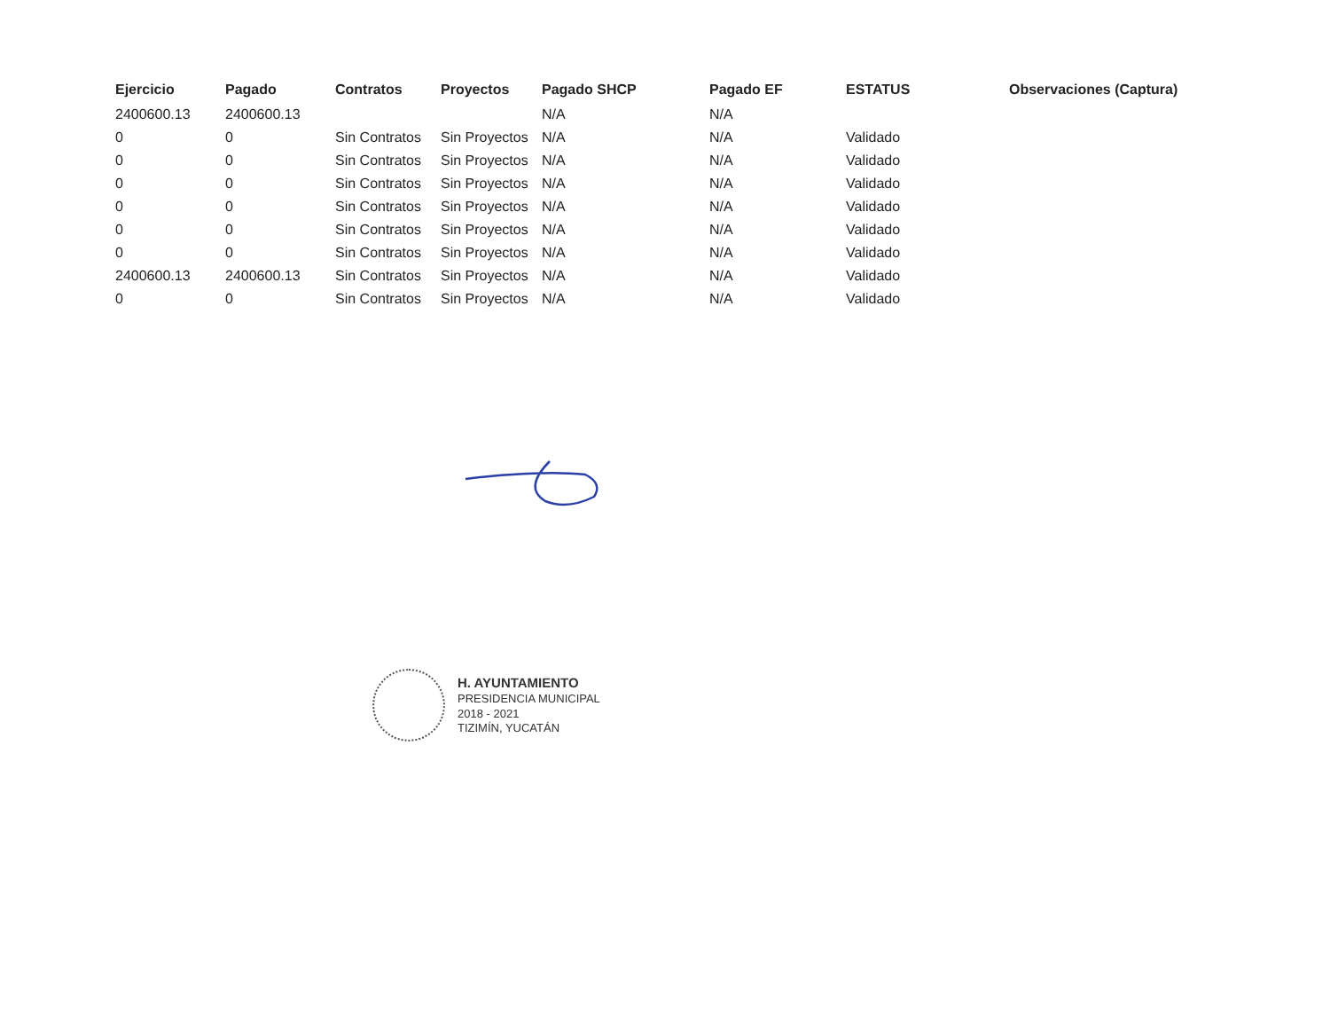| Ejercicio | Pagado | Contratos | Proyectos | Pagado SHCP | Pagado EF | ESTATUS | Observaciones (Captura) |
| --- | --- | --- | --- | --- | --- | --- | --- |
| 2400600.13 | 2400600.13 | | | N/A | N/A | | |
| 0 | 0 | Sin Contratos | Sin Proyectos | N/A | N/A | Validado | |
| 0 | 0 | Sin Contratos | Sin Proyectos | N/A | N/A | Validado | |
| 0 | 0 | Sin Contratos | Sin Proyectos | N/A | N/A | Validado | |
| 0 | 0 | Sin Contratos | Sin Proyectos | N/A | N/A | Validado | |
| 0 | 0 | Sin Contratos | Sin Proyectos | N/A | N/A | Validado | |
| 0 | 0 | Sin Contratos | Sin Proyectos | N/A | N/A | Validado | |
| 2400600.13 | 2400600.13 | Sin Contratos | Sin Proyectos | N/A | N/A | Validado | |
| 0 | 0 | Sin Contratos | Sin Proyectos | N/A | N/A | Validado | |
H. AYUNTAMIENTO
PRESIDENCIA MUNICIPAL
2018 - 2021
TIZIMÍN, YUCATÁN